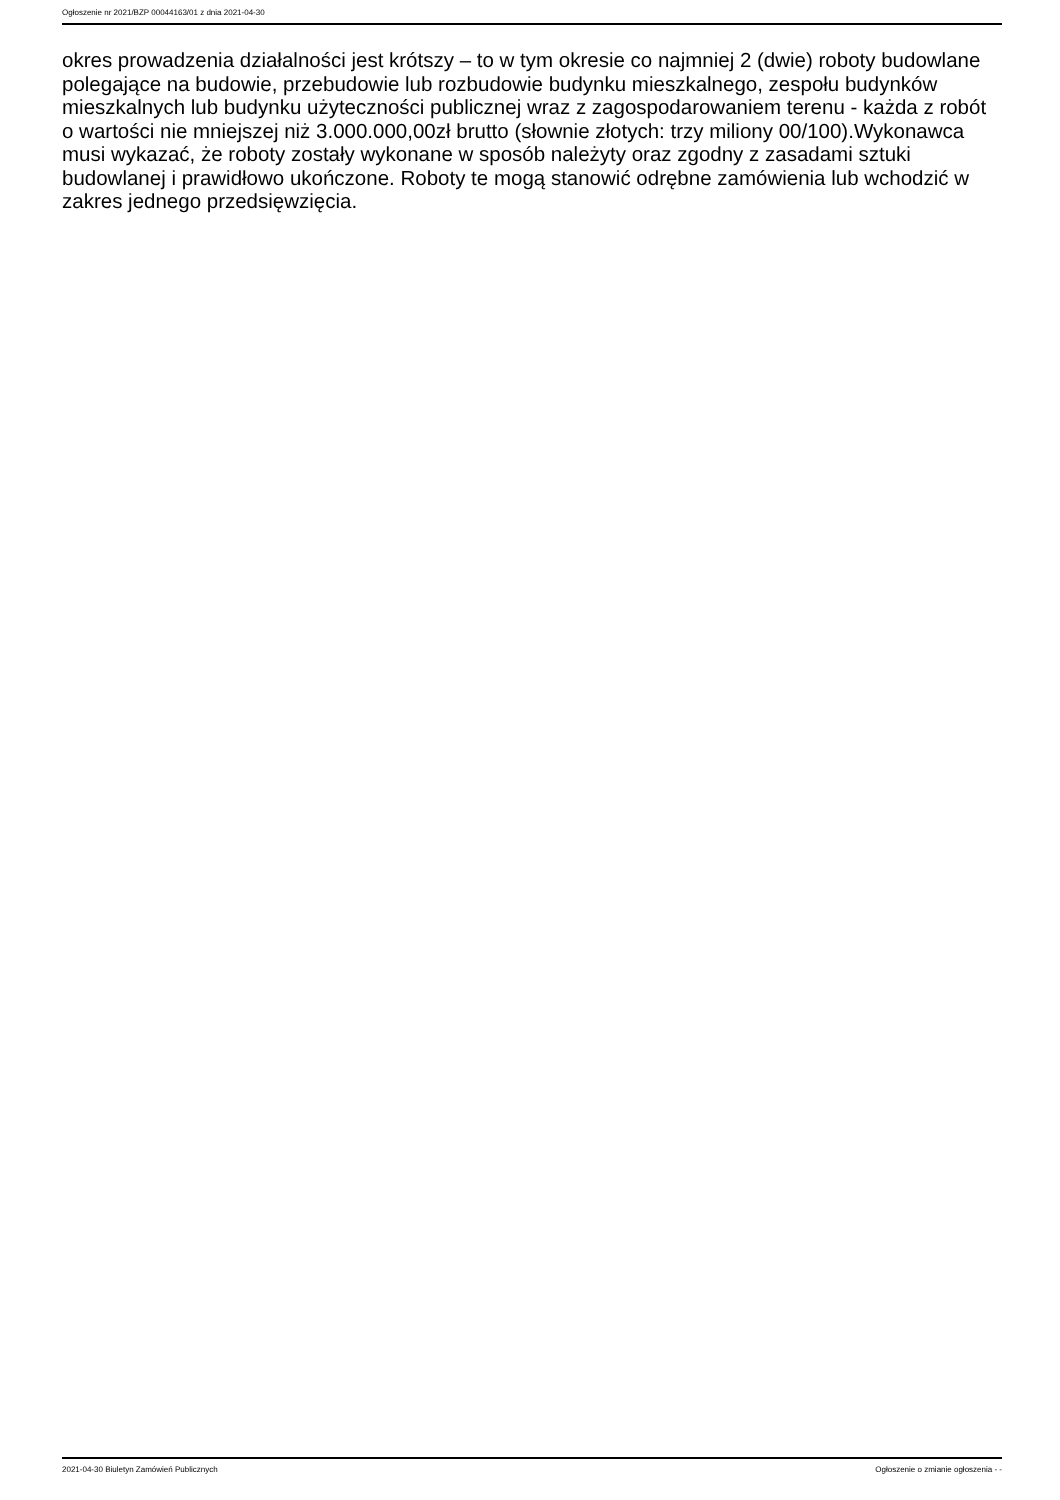Ogłoszenie nr 2021/BZP 00044163/01 z dnia 2021-04-30
okres prowadzenia działalności jest krótszy – to w tym okresie co najmniej 2 (dwie) roboty budowlane polegające na budowie, przebudowie lub rozbudowie budynku mieszkalnego, zespołu budynków mieszkalnych lub budynku użyteczności publicznej wraz z zagospodarowaniem terenu - każda z robót o wartości nie mniejszej niż 3.000.000,00zł brutto (słownie złotych: trzy miliony 00/100).Wykonawca musi wykazać, że roboty zostały wykonane w sposób należyty oraz zgodny z zasadami sztuki budowlanej i prawidłowo ukończone. Roboty te mogą stanowić odrębne zamówienia lub wchodzić w zakres jednego przedsięwzięcia.
2021-04-30 Biuletyn Zamówień Publicznych Ogłoszenie o zmianie ogłoszenia - -